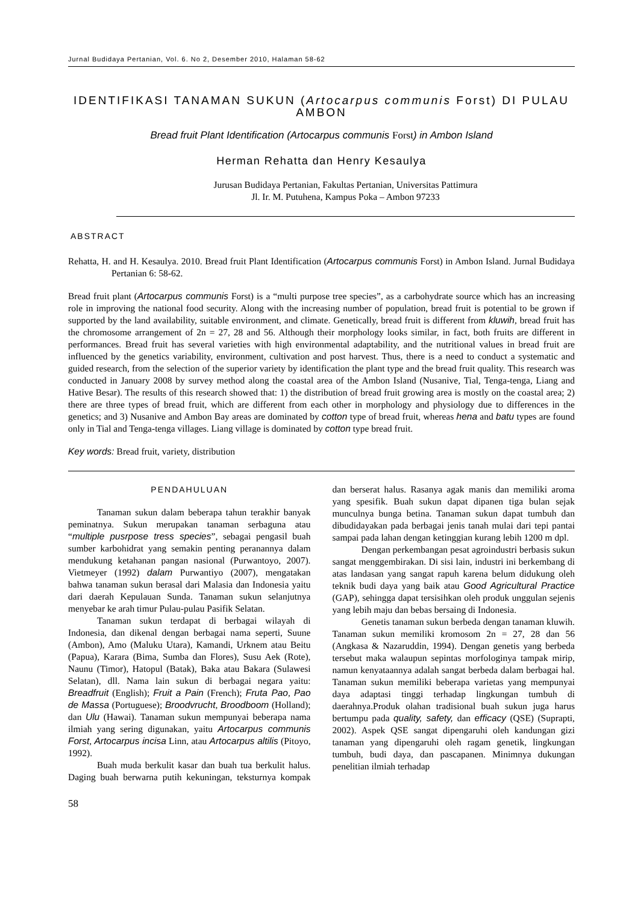Jurnal Budidaya Pertanian, Vol. 6. No 2, Desember 2010, Halaman 58-62
IDENTIFIKASI TANAMAN SUKUN (Artocarpus communis Forst) DI PULAU AMBON
Bread fruit Plant Identification (Artocarpus communis Forst) in Ambon Island
Herman Rehatta dan Henry Kesaulya
Jurusan Budidaya Pertanian, Fakultas Pertanian, Universitas Pattimura
Jl. Ir. M. Putuhena, Kampus Poka – Ambon 97233
ABSTRACT
Rehatta, H. and H. Kesaulya. 2010. Bread fruit Plant Identification (Artocarpus communis Forst) in Ambon Island. Jurnal Budidaya Pertanian 6: 58-62.
Bread fruit plant (Artocarpus communis Forst) is a “multi purpose tree species”, as a carbohydrate source which has an increasing role in improving the national food security. Along with the increasing number of population, bread fruit is potential to be grown if supported by the land availability, suitable environment, and climate. Genetically, bread fruit is different from kluwih, bread fruit has the chromosome arrangement of 2n = 27, 28 and 56. Although their morphology looks similar, in fact, both fruits are different in performances. Bread fruit has several varieties with high environmental adaptability, and the nutritional values in bread fruit are influenced by the genetics variability, environment, cultivation and post harvest. Thus, there is a need to conduct a systematic and guided research, from the selection of the superior variety by identification the plant type and the bread fruit quality. This research was conducted in January 2008 by survey method along the coastal area of the Ambon Island (Nusanive, Tial, Tenga-tenga, Liang and Hative Besar). The results of this research showed that: 1) the distribution of bread fruit growing area is mostly on the coastal area; 2) there are three types of bread fruit, which are different from each other in morphology and physiology due to differences in the genetics; and 3) Nusanive and Ambon Bay areas are dominated by cotton type of bread fruit, whereas hena and batu types are found only in Tial and Tenga-tenga villages. Liang village is dominated by cotton type bread fruit.
Key words: Bread fruit, variety, distribution
PENDAHULUAN
Tanaman sukun dalam beberapa tahun terakhir banyak peminatnya. Sukun merupakan tanaman serbaguna atau “multiple pusrpose tress species”, sebagai pengasil buah sumber karbohidrat yang semakin penting peranannya dalam mendukung ketahanan pangan nasional (Purwantoyo, 2007). Vietmeyer (1992) dalam Purwantiyo (2007), mengatakan bahwa tanaman sukun berasal dari Malasia dan Indonesia yaitu dari daerah Kepulauan Sunda. Tanaman sukun selanjutnya menyebar ke arah timur Pulau-pulau Pasifik Selatan.
Tanaman sukun terdapat di berbagai wilayah di Indonesia, dan dikenal dengan berbagai nama seperti, Suune (Ambon), Amo (Maluku Utara), Kamandi, Urknem atau Beitu (Papua), Karara (Bima, Sumba dan Flores), Susu Aek (Rote), Naunu (Timor), Hatopul (Batak), Baka atau Bakara (Sulawesi Selatan), dll. Nama lain sukun di berbagai negara yaitu: Breadfruit (English); Fruit a Pain (French); Fruta Pao, Pao de Massa (Portuguese); Broodvrucht, Broodboom (Holland); dan Ulu (Hawai). Tanaman sukun mempunyai beberapa nama ilmiah yang sering digunakan, yaitu Artocarpus communis Forst, Artocarpus incisa Linn, atau Artocarpus altilis (Pitoyo, 1992).
Buah muda berkulit kasar dan buah tua berkulit halus. Daging buah berwarna putih kekuningan, teksturnya kompak dan berserat halus. Rasanya agak manis dan memiliki aroma yang spesifik. Buah sukun dapat dipanen tiga bulan sejak munculnya bunga betina. Tanaman sukun dapat tumbuh dan dibudidayakan pada berbagai jenis tanah mulai dari tepi pantai sampai pada lahan dengan ketinggian kurang lebih 1200 m dpl.
Dengan perkembangan pesat agroindustri berbasis sukun sangat menggembirakan. Di sisi lain, industri ini berkembang di atas landasan yang sangat rapuh karena belum didukung oleh teknik budi daya yang baik atau Good Agricultural Practice (GAP), sehingga dapat tersisihkan oleh produk unggulan sejenis yang lebih maju dan bebas bersaing di Indonesia.
Genetis tanaman sukun berbeda dengan tanaman kluwih. Tanaman sukun memiliki kromosom 2n = 27, 28 dan 56 (Angkasa & Nazaruddin, 1994). Dengan genetis yang berbeda tersebut maka walaupun sepintas morfologinya tampak mirip, namun kenyataannya adalah sangat berbeda dalam berbagai hal. Tanaman sukun memiliki beberapa varietas yang mempunyai daya adaptasi tinggi terhadap lingkungan tumbuh di daerahnya.Produk olahan tradisional buah sukun juga harus bertumpu pada quality, safety, dan efficacy (QSE) (Suprapti, 2002). Aspek QSE sangat dipengaruhi oleh kandungan gizi tanaman yang dipengaruhi oleh ragam genetik, lingkungan tumbuh, budi daya, dan pascapanen. Minimnya dukungan penelitian ilmiah terhadap
58